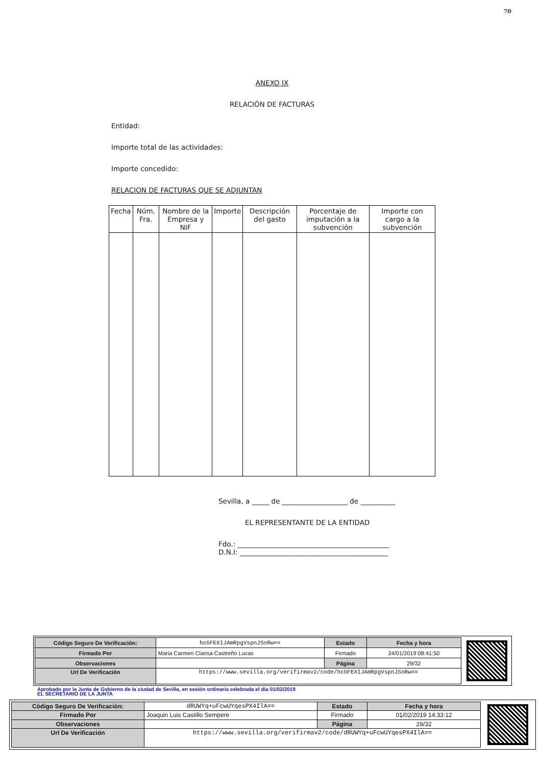70
ANEXO IX
RELACIÓN DE FACTURAS
Entidad:
Importe total de las actividades:
Importe concedido:
RELACION DE FACTURAS QUE SE ADJUNTAN
| Fecha | Núm. Fra. | Nombre de la Empresa y NIF | Importe | Descripción del gasto | Porcentaje de imputación a la subvención | Importe con cargo a la subvención |
| --- | --- | --- | --- | --- | --- | --- |
Sevilla, a _____ de ___________________ de __________
EL REPRESENTANTE DE LA ENTIDAD
Fdo.: ____________________________________________
D.N.I: ___________________________________________
| Código Seguro De Verificación: | hcGFEXIJAmRpgVspnJSoRw== | Estado | Fecha y hora |
| Firmado Por | Maria Carmen Clarisa Castreño Lucas | Firmado | 24/01/2019 08:41:50 |
| Observaciones | | Página | 29/32 |
| Url De Verificación | https://www.sevilla.org/verifirmav2/code/hcGFEXIJAmRpgVspnJSoRw== | | |
Aprobado por la Junta de Gobierno de la ciudad de Sevilla, en sesión ordinaria celebrada el día 01/02/2019
EL SECRETARIO DE LA JUNTA
| Código Seguro De Verificación: | dRUWYq+uFcwUYqesPX4IlA== | Estado | Fecha y hora |
| Firmado Por | Joaquin Luis Castillo Sempere | Firmado | 01/02/2019 14:33:12 |
| Observaciones | | Página | 29/32 |
| Url De Verificación | https://www.sevilla.org/verifirmav2/code/dRUWYq+uFcwUYqesPX4IlA== | | |